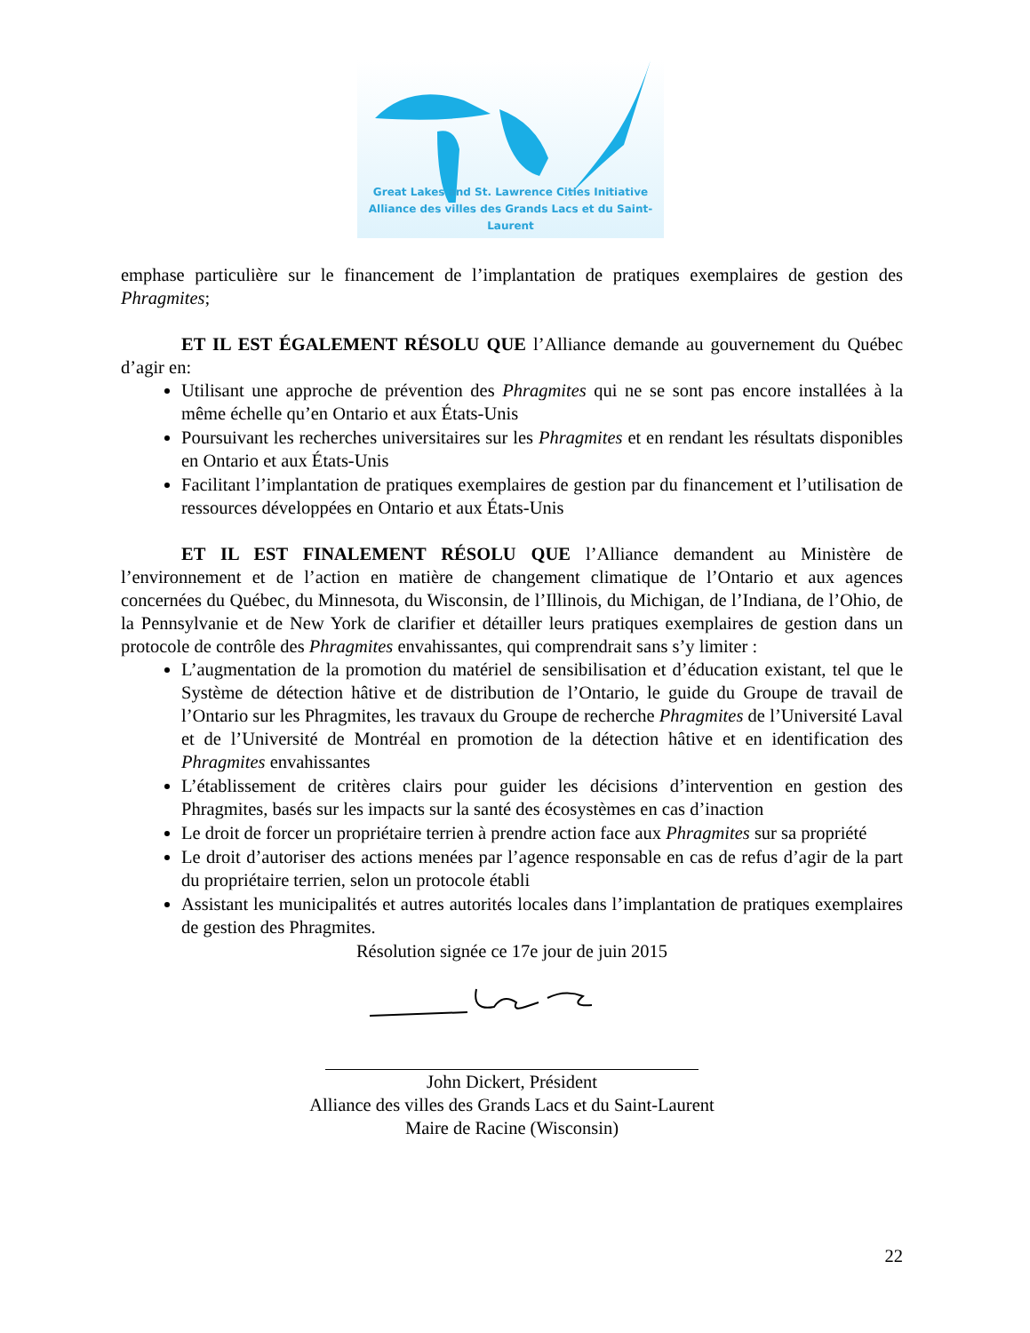Great Lakes and St. Lawrence Cities Initiative
Alliance des villes des Grands Lacs et du Saint-Laurent
emphase particulière sur le financement de l’implantation de pratiques exemplaires de gestion des Phragmites;
ET IL EST ÉGALEMENT RÉSOLU QUE l’Alliance demande au gouvernement du Québec d’agir en:
Utilisant une approche de prévention des Phragmites qui ne se sont pas encore installées à la même échelle qu’en Ontario et aux États-Unis
Poursuivant les recherches universitaires sur les Phragmites et en rendant les résultats disponibles en Ontario et aux États-Unis
Facilitant l’implantation de pratiques exemplaires de gestion par du financement et l’utilisation de ressources développées en Ontario et aux États-Unis
ET IL EST FINALEMENT RÉSOLU QUE l’Alliance demandent au Ministère de l’environnement et de l’action en matière de changement climatique de l’Ontario et aux agences concernées du Québec, du Minnesota, du Wisconsin, de l’Illinois, du Michigan, de l’Indiana, de l’Ohio, de la Pennsylvanie et de New York de clarifier et détailler leurs pratiques exemplaires de gestion dans un protocole de contrôle des Phragmites envahissantes, qui comprendrait sans s’y limiter :
L’augmentation de la promotion du matériel de sensibilisation et d’éducation existant, tel que le Système de détection hâtive et de distribution de l’Ontario, le guide du Groupe de travail de l’Ontario sur les Phragmites, les travaux du Groupe de recherche Phragmites de l’Université Laval et de l’Université de Montréal en promotion de la détection hâtive et en identification des Phragmites envahissantes
L’établissement de critères clairs pour guider les décisions d’intervention en gestion des Phragmites, basés sur les impacts sur la santé des écosystèmes en cas d’inaction
Le droit de forcer un propriétaire terrien à prendre action face aux Phragmites sur sa propriété
Le droit d’autoriser des actions menées par l’agence responsable en cas de refus d’agir de la part du propriétaire terrien, selon un protocole établi
Assistant les municipalités et autres autorités locales dans l’implantation de pratiques exemplaires de gestion des Phragmites.
Résolution signée ce 17e jour de juin 2015
John Dickert, Président
Alliance des villes des Grands Lacs et du Saint-Laurent
Maire de Racine (Wisconsin)
22